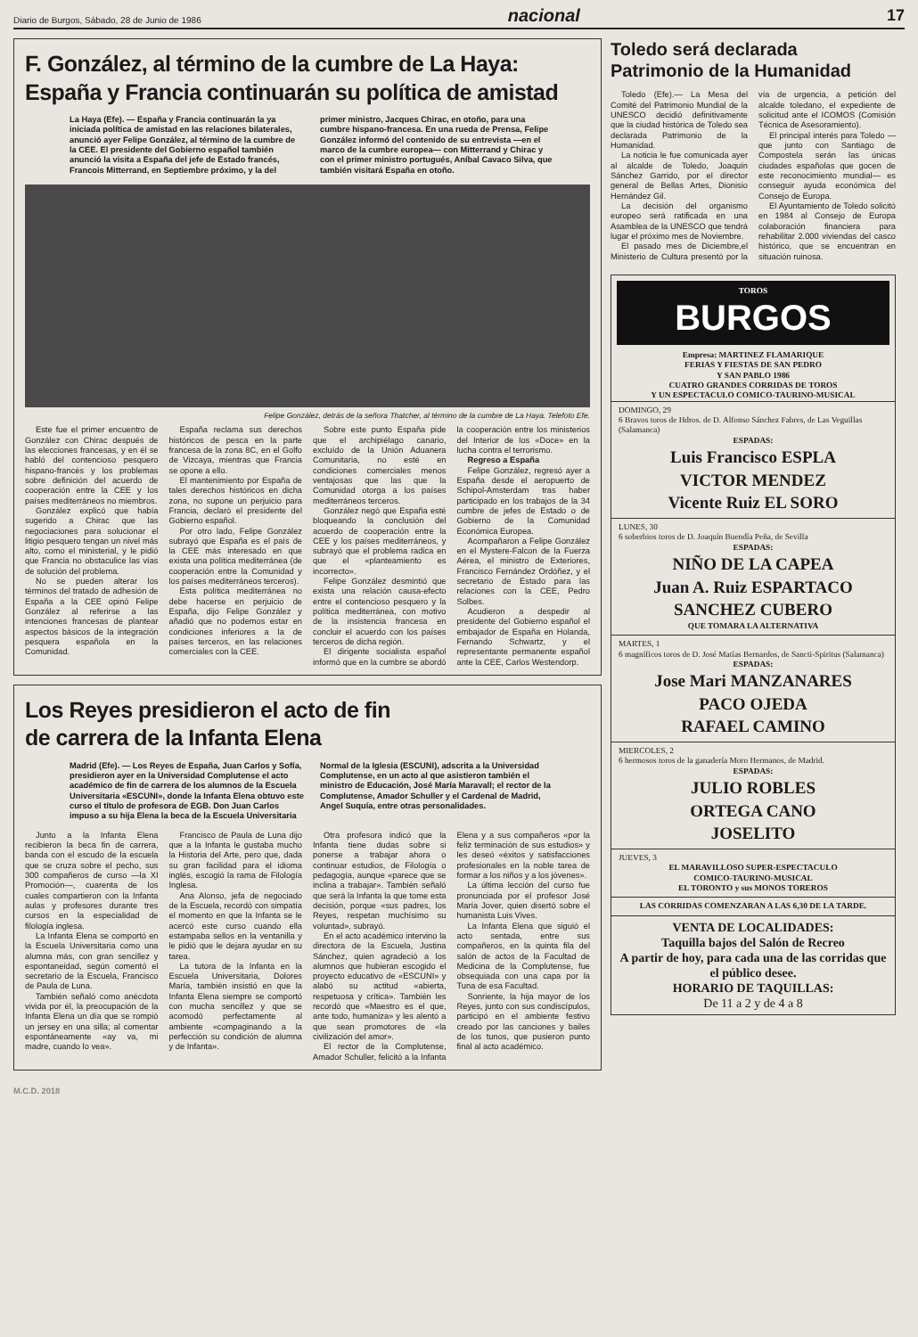Diario de Burgos, Sábado, 28 de Junio de 1986 nacional 17
F. González, al término de la cumbre de La Haya:
España y Francia continuarán su política de amistad
La Haya (Efe). — España y Francia continuarán la ya iniciada política de amistad en las relaciones bilaterales, anunció ayer Felipe González, al término de la cumbre de la CEE. El presidente del Gobierno español también anunció la visita a España del jefe de Estado francés, Francois Mitterrand, en Septiembre próximo, y la del primer ministro, Jacques Chirac, en otoño, para una cumbre hispano-francesa. En una rueda de Prensa, Felipe González informó del contenido de su entrevista —en el marco de la cumbre europea— con Mitterrand y Chirac y con el primer ministro portugués, Aníbal Cavaco Silva, que también visitará España en otoño.
Felipe González, detrás de la señora Thatcher, al término de la cumbre de La Haya. Telefoto Efe.
Este fue el primer encuentro de González con Chirac después de las elecciones francesas, y en él se habló del contencioso pesquero hispano-francés y los problemas sobre definición del acuerdo de cooperación entre la CEE y los países mediterráneos no miembros.
González explicó que había sugerido a Chirac que las negociaciones para solucionar el litigio pesquero tengan un nivel más alto, como el ministerial, y le pidió que Francia no obstaculice las vías de solución del problema.
No se pueden alterar los términos del tratado de adhesión de España a la CEE opinó Felipe González al referirse a las intenciones francesas de plantear aspectos básicos de la integración pesquera española en la Comunidad.
España reclama sus derechos históricos de pesca en la parte francesa de la zona 8C, en el Golfo de Vizcaya, mientras que Francia se opone a ello.
El mantenimiento por España de tales derechos históricos en dicha zona, no supone un perjuicio para Francia, declaró el presidente del Gobierno español.
Por otro lado, Felipe González subrayó que España es el país de la CEE más interesado en que exista una política mediterránea (de cooperación entre la Comunidad y los países mediterráneos terceros).
Esta política mediterránea no debe hacerse en perjuicio de España, dijo Felipe González y añadió que no podemos estar en condiciones inferiores a la de países terceros, en las relaciones comerciales con la CEE.
Sobre este punto España pide que el archipiélago canario, excluído de la Unión Aduanera Comunitaria, no esté en condiciones comerciales menos ventajosas que las que la Comunidad otorga a los países mediterráneos terceros.
González negó que España esté bloqueando la conclusión del acuerdo de cooperación entre la CEE y los países mediterráneos, y subrayó que el problema radica en que el «planteamiento es incorrecto».
Felipe González desmintió que exista una relación causa-efecto entre el contencioso pesquero y la política mediterránea, con motivo de la insistencia francesa en concluir el acuerdo con los países terceros de dicha región.
El dirigente socialista español informó que en la cumbre se abordó la cooperación entre los ministerios del Interior de los «Doce» en la lucha contra el terrorismo.
Regreso a España
Felipe González, regresó ayer a España desde el aeropuerto de Schipol-Amsterdam tras haber participado en los trabajos de la 34 cumbre de jefes de Estado o de Gobierno de la Comunidad Económica Europea.
Acompañaron a Felipe González en el Mystere-Falcon de la Fuerza Aérea, el ministro de Exteriores, Francisco Fernández Ordóñez, y el secretario de Estado para las relaciones con la CEE, Pedro Solbes.
Acudieron a despedir al presidente del Gobierno español el embajador de España en Holanda, Fernando Schwartz, y el representante permanente español ante la CEE, Carlos Westendorp.
Los Reyes presidieron el acto de fin
de carrera de la Infanta Elena
Madrid (Efe). — Los Reyes de España, Juan Carlos y Sofía, presidieron ayer en la Universidad Complutense el acto académico de fin de carrera de los alumnos de la Escuela Universitaria «ESCUNI», donde la Infanta Elena obtuvo este curso el título de profesora de EGB. Don Juan Carlos impuso a su hija Elena la beca de la Escuela Universitaria Normal de la Iglesia (ESCUNI), adscrita a la Universidad Complutense, en un acto al que asistieron también el ministro de Educación, José María Maravall; el rector de la Complutense, Amador Schuller y el Cardenal de Madrid, Angel Suquía, entre otras personalidades.
Junto a la Infanta Elena recibieron la beca fin de carrera, banda con el escudo de la escuela que se cruza sobre el pecho, sus 300 compañeros de curso —la XI Promoción—, cuarenta de los cuales compartieron con la Infanta aulas y profesores durante tres cursos en la especialidad de filología inglesa.
La Infanta Elena se comportó en la Escuela Universitaria como una alumna más, con gran sencillez y espontaneidad, según comentó el secretario de la Escuela, Francisco de Paula de Luna.
También señaló como anécdota vivida por él, la preocupación de la Infanta Elena un día que se rompió un jersey en una silla; al comentar espontáneamente «ay va, mi madre, cuando lo vea».
Francisco de Paula de Luna dijo que a la Infanta le gustaba mucho la Historia del Arte, pero que, dada su gran facilidad para el idioma inglés, escogió la rama de Filología Inglesa.
Ana Alonso, jefa de negociado de la Escuela, recordó con simpatía el momento en que la Infanta se le acercó este curso cuando ella estampaba sellos en la ventanilla y le pidió que le dejara ayudar en su tarea.
La tutora de la Infanta en la Escuela Universitaria, Dolores María, también insistió en que la Infanta Elena siempre se comportó con mucha sencillez y que se acomodó perfectamente al ambiente «compaginando a la perfección su condición de alumna y de Infanta».
Otra profesora indicó que la Infanta tiene dudas sobre si ponerse a trabajar ahora o continuar estudios, de Filología o pedagogía, aunque «parece que se inclina a trabajar». También señaló que será la Infanta la que tome esta decisión, porque «sus padres, los Reyes, respetan muchísimo su voluntad», subrayó.
En el acto académico intervino la directora de la Escuela, Justina Sánchez, quien agradeció a los alumnos que hubieran escogido el proyecto educativo de «ESCUNI» y alabó su actitud «abierta, respetuosa y crítica». También les recordó que «Maestro es el que, ante todo, humaniza» y les alentó a que sean promotores de «la civilización del amor».
El rector de la Complutense, Amador Schuller, felicitó a la Infanta Elena y a sus compañeros «por la feliz terminación de sus estudios» y les deseó «éxitos y satisfacciones profesionales en la noble tarea de formar a los niños y a los jóvenes».
La última lección del curso fue pronunciada por el profesor José María Jover, quien disertó sobre el humanista Luis Vives.
La Infanta Elena que siguió el acto sentada, entre sus compañeros, en la quinta fila del salón de actos de la Facultad de Medicina de la Complutense, fue obsequiada con una capa por la Tuna de esa Facultad.
Sonriente, la hija mayor de los Reyes, junto con sus condiscípulos, participó en el ambiente festivo creado por las canciones y bailes de los tunos, que pusieron punto final al acto académico.
Toledo será declarada
Patrimonio de la Humanidad
Toledo (Efe).— La Mesa del Comité del Patrimonio Mundial de la UNESCO decidió definitivamente que la ciudad histórica de Toledo sea declarada Patrimonio de la Humanidad.
La noticia le fue comunicada ayer al alcalde de Toledo, Joaquín Sánchez Garrido, por el director general de Bellas Artes, Dionisio Hernández Gil.
La decisión del organismo europeo será ratificada en una Asamblea de la UNESCO que tendrá lugar el próximo mes de Noviembre.
El pasado mes de Diciembre,el Ministerio de Cultura presentó por la vía de urgencia, a petición del alcalde toledano, el expediente de solicitud ante el ICOMOS (Comisión Técnica de Asesoramiento).
El principal interés para Toledo —que junto con Santiago de Compostela serán las únicas ciudades españolas que gocen de este reconocimiento mundial— es conseguir ayuda económica del Consejo de Europa.
El Ayuntamiento de Toledo solicitó en 1984 al Consejo de Europa colaboración financiera para rehabilitar 2.000 viviendas del casco histórico, que se encuentran en situación ruinosa.
TOROS
BURGOS
Empresa: MARTINEZ FLAMARIQUE
FERIAS Y FIESTAS DE SAN PEDRO
Y SAN PABLO 1986
CUATRO GRANDES CORRIDAS DE TOROS
Y UN ESPECTACULO COMICO-TAURINO-MUSICAL
DOMINGO, 29
6 Bravos toros de Hdros. de D. Alfonso Sánchez Fabres, de Las Veguillas (Salamanca)
ESPADAS:
Luis Francisco ESPLA
VICTOR MENDEZ
Vicente Ruiz EL SORO
LUNES, 30
6 soberbios toros de D. Joaquín Buendía Peña, de Sevilla
ESPADAS:
NIÑO DE LA CAPEA
Juan A. Ruiz ESPARTACO
SANCHEZ CUBERO
QUE TOMARA LA ALTERNATIVA
MARTES, 1
6 magníficos toros de D. José Matías Bernardos, de Sancti-Spiritus (Salamanca)
ESPADAS:
Jose Mari MANZANARES
PACO OJEDA
RAFAEL CAMINO
MIERCOLES, 2
6 hermosos toros de la ganadería Moro Hermanos, de Madrid.
ESPADAS:
JULIO ROBLES
ORTEGA CANO
JOSELITO
JUEVES, 3
EL MARAVILLOSO SUPER-ESPECTACULO
COMICO-TAURINO-MUSICAL
EL TORONTO y sus MONOS TOREROS
LAS CORRIDAS COMENZARAN A LAS 6,30 DE LA TARDE.
VENTA DE LOCALIDADES:
Taquilla bajos del Salón de Recreo
A partir de hoy, para cada una de las corridas que el público desee.
HORARIO DE TAQUILLAS:
De 11 a 2 y de 4 a 8
M.C.D. 2018